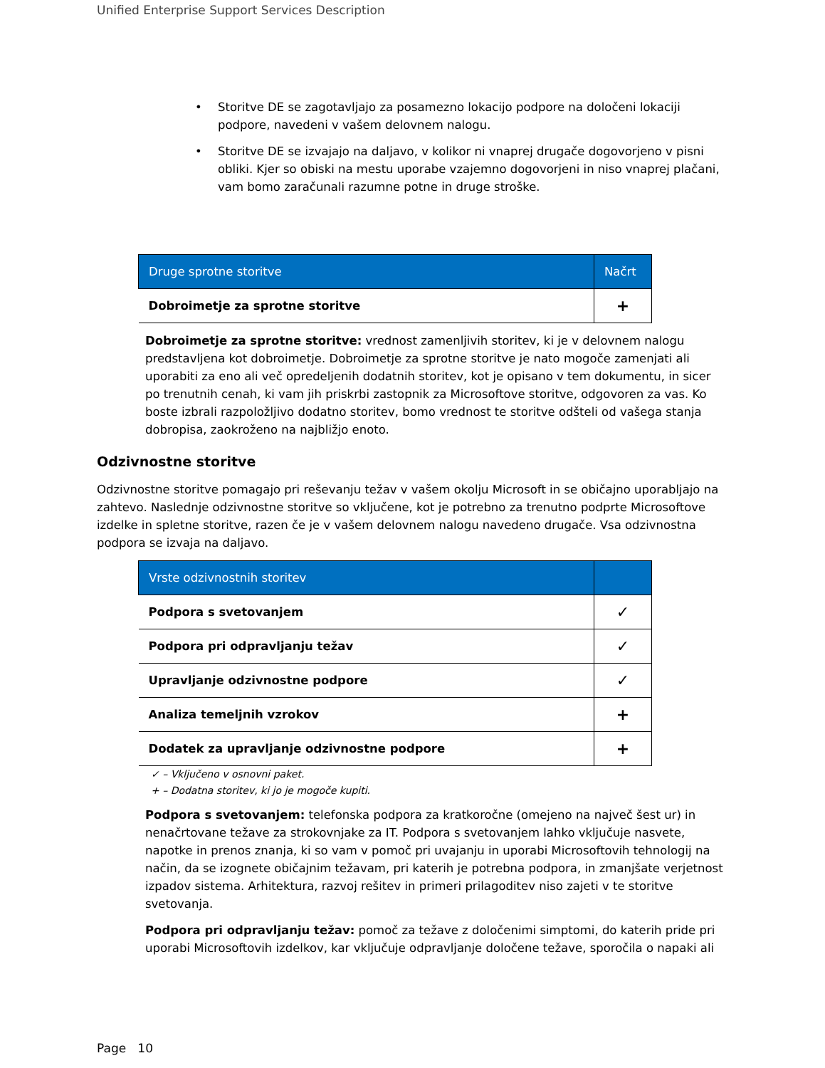Unified Enterprise Support Services Description
• Storitve DE se zagotavljajo za posamezno lokacijo podpore na določeni lokaciji podpore, navedeni v vašem delovnem nalogu.
• Storitve DE se izvajajo na daljavo, v kolikor ni vnaprej drugače dogovorjeno v pisni obliki. Kjer so obiski na mestu uporabe vzajemno dogovorjeni in niso vnaprej plačani, vam bomo zaračunali razumne potne in druge stroške.
| Druge sprotne storitve | Načrt |
| --- | --- |
| Dobroimetje za sprotne storitve | + |
Dobroimetje za sprotne storitve: vrednost zamenljivih storitev, ki je v delovnem nalogu predstavljena kot dobroimetje. Dobroimetje za sprotne storitve je nato mogoče zamenjati ali uporabiti za eno ali več opredeljenih dodatnih storitev, kot je opisano v tem dokumentu, in sicer po trenutnih cenah, ki vam jih priskrbi zastopnik za Microsoftove storitve, odgovoren za vas. Ko boste izbrali razpoložljivo dodatno storitev, bomo vrednost te storitve odšteli od vašega stanja dobropisa, zaokroženo na najbližjo enoto.
Odzivnostne storitve
Odzivnostne storitve pomagajo pri reševanju težav v vašem okolju Microsoft in se običajno uporabljajo na zahtevo. Naslednje odzivnostne storitve so vključene, kot je potrebno za trenutno podprte Microsoftove izdelke in spletne storitve, razen če je v vašem delovnem nalogu navedeno drugače. Vsa odzivnostna podpora se izvaja na daljavo.
| Vrste odzivnostnih storitev | |
| --- | --- |
| Podpora s svetovanjem | ✓ |
| Podpora pri odpravljanju težav | ✓ |
| Upravljanje odzivnostne podpore | ✓ |
| Analiza temeljnih vzrokov | + |
| Dodatek za upravljanje odzivnostne podpore | + |
✓ – Vključeno v osnovni paket.
+ – Dodatna storitev, ki jo je mogoče kupiti.
Podpora s svetovanjem: telefonska podpora za kratkoročne (omejeno na največ šest ur) in nenačrtovane težave za strokovnjake za IT. Podpora s svetovanjem lahko vključuje nasvete, napotke in prenos znanja, ki so vam v pomoč pri uvajanju in uporabi Microsoftovih tehnologij na način, da se izognete običajnim težavam, pri katerih je potrebna podpora, in zmanjšate verjetnost izpadov sistema. Arhitektura, razvoj rešitev in primeri prilagoditev niso zajeti v te storitve svetovanja.
Podpora pri odpravljanju težav: pomoč za težave z določenimi simptomi, do katerih pride pri uporabi Microsoftovih izdelkov, kar vključuje odpravljanje določene težave, sporočila o napaki ali
Page 10